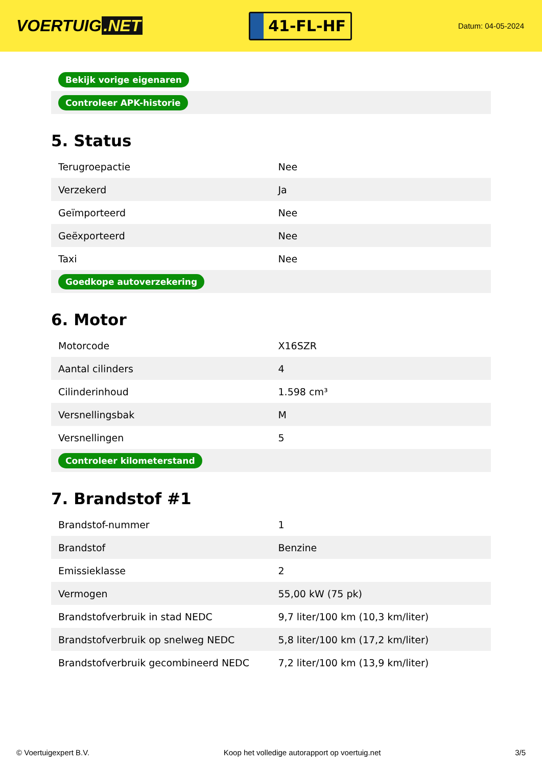VOERTUIG.NET
41-FL-HF
Datum: 04-05-2024
| Bekijk vorige eigenaren |
| Controleer APK-historie |
5. Status
| Terugroepactie | Nee |
| Verzekerd | Ja |
| Geïmporteerd | Nee |
| Geëxporteerd | Nee |
| Taxi | Nee |
| Goedkope autoverzekering | |
6. Motor
| Motorcode | X16SZR |
| Aantal cilinders | 4 |
| Cilinderinhoud | 1.598 cm³ |
| Versnellingsbak | M |
| Versnellingen | 5 |
| Controleer kilometerstand | |
7. Brandstof #1
| Brandstof-nummer | 1 |
| Brandstof | Benzine |
| Emissieklasse | 2 |
| Vermogen | 55,00 kW (75 pk) |
| Brandstofverbruik in stad NEDC | 9,7 liter/100 km (10,3 km/liter) |
| Brandstofverbruik op snelweg NEDC | 5,8 liter/100 km (17,2 km/liter) |
| Brandstofverbruik gecombineerd NEDC | 7,2 liter/100 km (13,9 km/liter) |
© Voertuigexpert B.V. Koop het volledige autorapport op voertuig.net 3/5